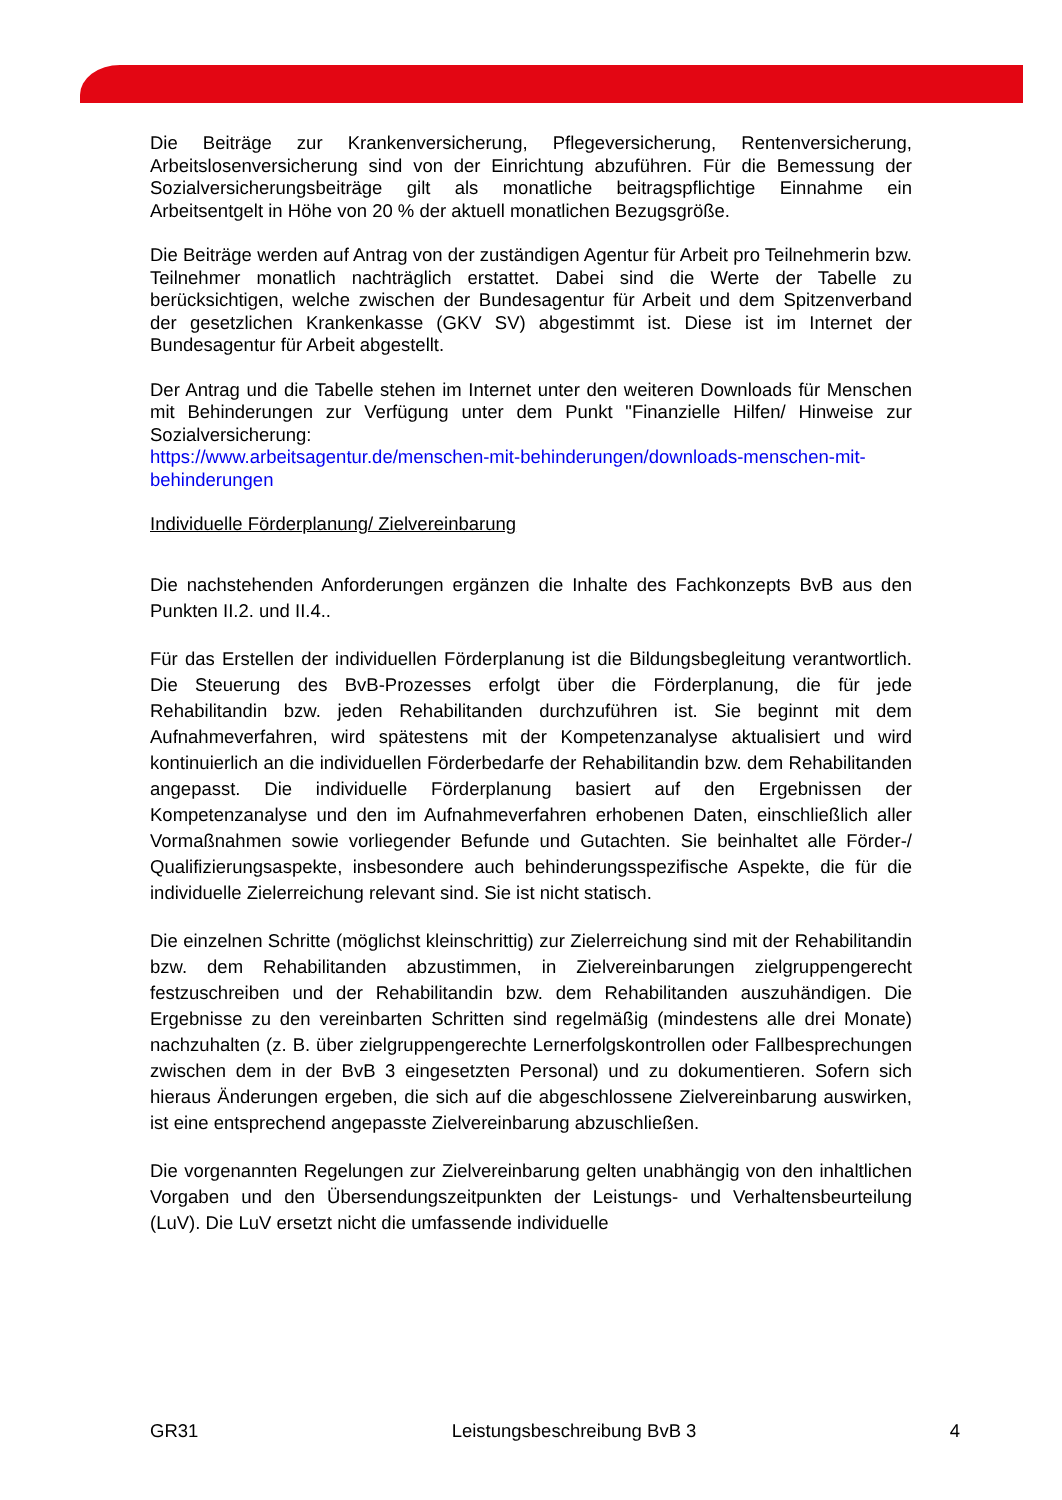Die Beiträge zur Krankenversicherung, Pflegeversicherung, Rentenversicherung, Arbeitslosenversicherung sind von der Einrichtung abzuführen. Für die Bemessung der Sozialversicherungsbeiträge gilt als monatliche beitragspflichtige Einnahme ein Arbeitsentgelt in Höhe von 20 % der aktuell monatlichen Bezugsgröße.
Die Beiträge werden auf Antrag von der zuständigen Agentur für Arbeit pro Teilnehmerin bzw. Teilnehmer monatlich nachträglich erstattet. Dabei sind die Werte der Tabelle zu berücksichtigen, welche zwischen der Bundesagentur für Arbeit und dem Spitzenverband der gesetzlichen Krankenkasse (GKV SV) abgestimmt ist. Diese ist im Internet der Bundesagentur für Arbeit abgestellt.
Der Antrag und die Tabelle stehen im Internet unter den weiteren Downloads für Menschen mit Behinderungen zur Verfügung unter dem Punkt "Finanzielle Hilfen/ Hinweise zur Sozialversicherung:
https://www.arbeitsagentur.de/menschen-mit-behinderungen/downloads-menschen-mit-behinderungen
Individuelle Förderplanung/ Zielvereinbarung
Die nachstehenden Anforderungen ergänzen die Inhalte des Fachkonzepts BvB aus den Punkten II.2. und II.4..
Für das Erstellen der individuellen Förderplanung ist die Bildungsbegleitung verantwortlich. Die Steuerung des BvB-Prozesses erfolgt über die Förderplanung, die für jede Rehabilitandin bzw. jeden Rehabilitanden durchzuführen ist. Sie beginnt mit dem Aufnahmeverfahren, wird spätestens mit der Kompetenzanalyse aktualisiert und wird kontinuierlich an die individuellen Förderbedarfe der Rehabilitandin bzw. dem Rehabilitanden angepasst. Die individuelle Förderplanung basiert auf den Ergebnissen der Kompetenzanalyse und den im Aufnahmeverfahren erhobenen Daten, einschließlich aller Vormaßnahmen sowie vorliegender Befunde und Gutachten. Sie beinhaltet alle Förder-/ Qualifizierungsaspekte, insbesondere auch behinderungsspezifische Aspekte, die für die individuelle Zielerreichung relevant sind. Sie ist nicht statisch.
Die einzelnen Schritte (möglichst kleinschrittig) zur Zielerreichung sind mit der Rehabilitandin bzw. dem Rehabilitanden abzustimmen, in Zielvereinbarungen zielgruppengerecht festzuschreiben und der Rehabilitandin bzw. dem Rehabilitanden auszuhändigen. Die Ergebnisse zu den vereinbarten Schritten sind regelmäßig (mindestens alle drei Monate) nachzuhalten (z. B. über zielgruppengerechte Lernerfolgskontrollen oder Fallbesprechungen zwischen dem in der BvB 3 eingesetzten Personal) und zu dokumentieren. Sofern sich hieraus Änderungen ergeben, die sich auf die abgeschlossene Zielvereinbarung auswirken, ist eine entsprechend angepasste Zielvereinbarung abzuschließen.
Die vorgenannten Regelungen zur Zielvereinbarung gelten unabhängig von den inhaltlichen Vorgaben und den Übersendungszeitpunkten der Leistungs- und Verhaltensbeurteilung (LuV). Die LuV ersetzt nicht die umfassende individuelle
GR31 Leistungsbeschreibung BvB 3 4